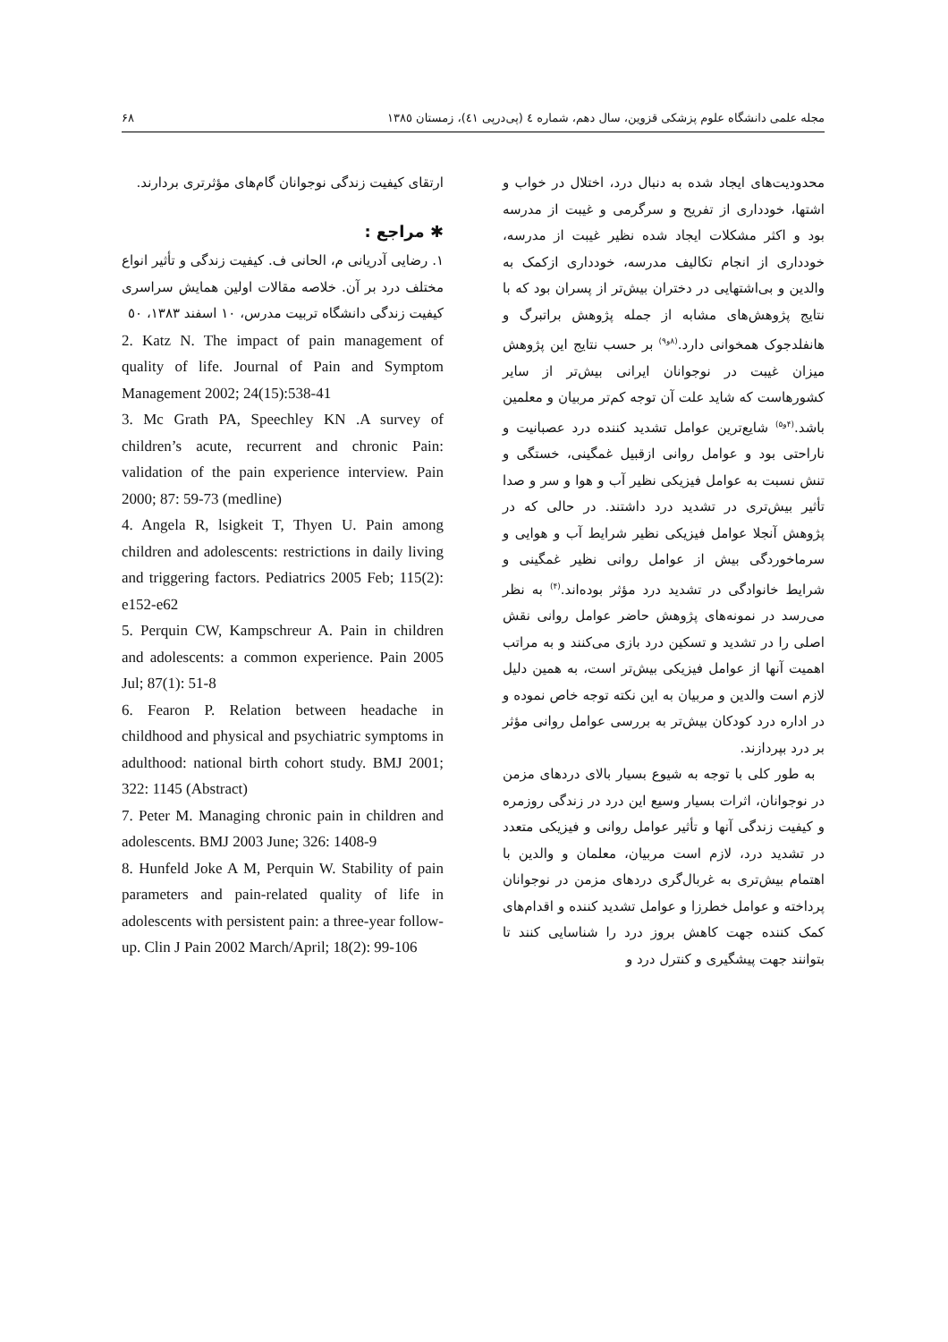مجله علمی دانشگاه علوم پزشکی قزوین، سال دهم، شماره ٤ (پی‌درپی ٤١)، زمستان ١٣٨٥ ۶۸
محدودیت‌های ایجاد شده به دنبال درد، اختلال در خواب و اشتها، خودداری از تفریح و سرگرمی و غیبت از مدرسه بود و اکثر مشکلات ایجاد شده نظیر غیبت از مدرسه، خودداری از انجام تکالیف مدرسه، خودداری ازکمک به والدین و بی‌اشتهایی در دختران بیش‌تر از پسران بود که با نتایج پژوهش‌های مشابه از جمله پژوهش براتبرگ و هانفلدجوک همخوانی دارد.<sup>(۸و۹)</sup> بر حسب نتایج این پژوهش میزان غیبت در نوجوانان ایرانی بیش‌تر از سایر کشورهاست که شاید علت آن توجه کم‌تر مربیان و معلمین باشد.<sup>(۴و۵)</sup> شایع‌ترین عوامل تشدید کننده درد عصبانیت و ناراحتی بود و عوامل روانی ازقبیل غمگینی، خستگی و تنش نسبت به عوامل فیزیکی نظیر آب و هوا و سر و صدا تأثیر بیش‌تری در تشدید درد داشتند. در حالی که در پژوهش آنجلا عوامل فیزیکی نظیر شرایط آب و هوایی و سرماخوردگی بیش از عوامل روانی نظیر غمگینی و شرایط خانوادگی در تشدید درد مؤثر بوده‌اند.<sup>(۴)</sup> به نظر می‌رسد در نمونه‌های پژوهش حاضر عوامل روانی نقش اصلی را در تشدید و تسکین درد بازی می‌کنند و به مراتب اهمیت آنها از عوامل فیزیکی بیش‌تر است، به همین دلیل لازم است والدین و مربیان به این نکته توجه خاص نموده و در اداره درد کودکان بیش‌تر به بررسی عوامل روانی مؤثر بر درد بپردازند.
به طور کلی با توجه به شیوع بسیار بالای دردهای مزمن در نوجوانان، اثرات بسیار وسیع این درد در زندگی روزمره و کیفیت زندگی آنها و تأثیر عوامل روانی و فیزیکی متعدد در تشدید درد، لازم است مربیان، معلمان و والدین با اهتمام بیش‌تری به غربال‌گری دردهای مزمن در نوجوانان پرداخته و عوامل خطرزا و عوامل تشدید کننده و اقدام‌های کمک کننده جهت کاهش بروز درد را شناسایی کنند تا بتوانند جهت پیشگیری و کنترل درد و
ارتقای کیفیت زندگی نوجوانان گام‌های مؤثرتری بردارند.
✱ مراجع :
١. رضایی آدریانی م، الحانی ف. کیفیت زندگی و تأثیر انواع مختلف درد بر آن. خلاصه مقالات اولین همایش سراسری کیفیت زندگی دانشگاه تربیت مدرس، ١٠ اسفند ١٣٨٣، ٥٠
2. Katz N. The impact of pain management of quality of life. Journal of Pain and Symptom Management 2002; 24(15):538-41
3. Mc Grath PA, Speechley KN .A survey of children’s acute, recurrent and chronic Pain: validation of the pain experience interview. Pain 2000; 87: 59-73 (medline)
4. Angela R, lsigkeit T, Thyen U. Pain among children and adolescents: restrictions in daily living and triggering factors. Pediatrics 2005 Feb; 115(2): e152-e62
5. Perquin CW, Kampschreur A. Pain in children and adolescents: a common experience. Pain 2005 Jul; 87(1): 51-8
6. Fearon P. Relation between headache in childhood and physical and psychiatric symptoms in adulthood: national birth cohort study. BMJ 2001; 322: 1145 (Abstract)
7. Peter M. Managing chronic pain in children and adolescents. BMJ 2003 June; 326: 1408-9
8. Hunfeld Joke A M, Perquin W. Stability of pain parameters and pain-related quality of life in adolescents with persistent pain: a three-year follow-up. Clin J Pain 2002 March/April; 18(2): 99-106